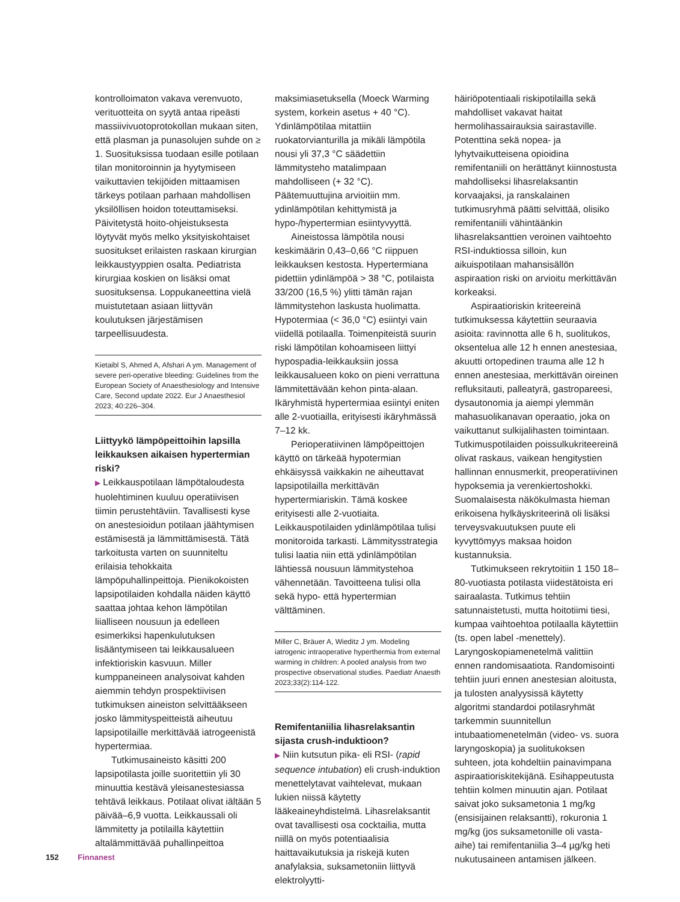kontrolloimaton vakava verenvuoto, verituotteita on syytä antaa ripeästi massiivivuotoprotokollan mukaan siten, että plasman ja punasolujen suhde on ≥ 1. Suosituksissa tuodaan esille potilaan tilan monitoroinnin ja hyytymiseen vaikuttavien tekijöiden mittaamisen tärkeys potilaan parhaan mahdollisen yksilöllisen hoidon toteuttamiseksi. Päivitetystä hoito-ohjeistuksesta löytyvät myös melko yksityiskohtaiset suositukset erilaisten raskaan kirurgian leikkaustyyppien osalta. Pediatrista kirurgiaa koskien on lisäksi omat suosituksensa. Loppukaneettina vielä muistutetaan asiaan liittyvän koulutuksen järjestämisen tarpeellisuudesta.
Kietaibl S, Ahmed A, Afshari A ym. Management of severe peri-operative bleeding: Guidelines from the European Society of Anaesthesiology and Intensive Care, Second update 2022. Eur J Anaesthesiol 2023; 40:226–304.
Liittyykö lämpöpeittoihin lapsilla leikkauksen aikaisen hypertermian riski?
▶ Leikkauspotilaan lämpötaloudesta huolehtiminen kuuluu operatiivisen tiimin perustehtäviin. Tavallisesti kyse on anestesioidun potilaan jäähtymisen estämisestä ja lämmittämisestä. Tätä tarkoitusta varten on suunniteltu erilaisia tehokkaita lämpöpuhallinpeittoja. Pienikokoisten lapsipotilaiden kohdalla näiden käyttö saattaa johtaa kehon lämpötilan liialliseen nousuun ja edelleen esimerkiksi hapenkulutuksen lisääntymiseen tai leikkausalueen infektioriskin kasvuun. Miller kumppaneineen analysoivat kahden aiemmin tehdyn prospektiivisen tutkimuksen aineiston selvittääkseen josko lämmityspeitteistä aiheutuu lapsipotilaille merkittävää iatrogeenistä hypertermiaa.
Tutkimusaineisto käsitti 200 lapsipotilasta joille suoritettiin yli 30 minuuttia kestävä yleisanestesiassa tehtävä leikkaus. Potilaat olivat iältään 5 päivää–6,9 vuotta. Leikkaussali oli lämmitetty ja potilailla käytettiin altalämmittävää puhallinpeittoa
maksimiasetuksella (Moeck Warming system, korkein asetus + 40 °C). Ydinlämpötilaa mitattiin ruokatorvianturilla ja mikäli lämpötila nousi yli 37,3 °C säädettiin lämmitysteho matalimpaan mahdolliseen (+ 32 °C). Päätemuuttujina arvioitiin mm. ydinlämpötilan kehittymistä ja hypo-/hypertermian esiintyvyyttä.
Aineistossa lämpötila nousi keskimäärin 0,43–0,66 °C riippuen leikkauksen kestosta. Hypertermiana pidettiin ydinlämpöä > 38 °C, potilaista 33/200 (16,5 %) ylitti tämän rajan lämmitystehon laskusta huolimatta. Hypotermiaa (< 36,0 °C) esiintyi vain viidellä potilaalla. Toimenpiteistä suurin riski lämpötilan kohoamiseen liittyi hypospadia-leikkauksiin jossa leikkausalueen koko on pieni verrattuna lämmitettävään kehon pinta-alaan. Ikäryhmistä hypertermiaa esiintyi eniten alle 2-vuotiailla, erityisesti ikäryhmässä 7–12 kk.
Perioperatiivinen lämpöpeittojen käyttö on tärkeää hypotermian ehkäisyssä vaikkakin ne aiheuttavat lapsipotilailla merkittävän hypertermiariskin. Tämä koskee erityisesti alle 2-vuotiaita. Leikkauspotilaiden ydinlämpötilaa tulisi monitoroida tarkasti. Lämmitysstrategia tulisi laatia niin että ydinlämpötilan lähtiessä nousuun lämmitystehoa vähennetään. Tavoitteena tulisi olla sekä hypo- että hypertermian välttäminen.
Miller C, Bräuer A, Wieditz J ym. Modeling iatrogenic intraoperative hyperthermia from external warming in children: A pooled analysis from two prospective observational studies. Paediatr Anaesth 2023;33(2):114-122.
Remifentaniilia lihasrelaksantin sijasta crush-induktioon?
▶ Niin kutsutun pika- eli RSI- (rapid sequence intubation) eli crush-induktion menettelytavat vaihtelevat, mukaan lukien niissä käytetty lääkeaineyhdistelmä. Lihasrelaksantit ovat tavallisesti osa cocktailia, mutta niillä on myös potentiaalisia haittavaikutuksia ja riskejä kuten anafylaksia, suksametoniin liittyvä elektrolyytti-
häiriöpotentiaali riskipotilailla sekä mahdolliset vakavat haitat hermolihassairauksia sairastaville. Potenttina sekä nopea- ja lyhytvaikutteisena opioidina remifentaniili on herättänyt kiinnostusta mahdolliseksi lihasrelaksantin korvaajaksi, ja ranskalainen tutkimusryhmä päätti selvittää, olisiko remifentaniili vähintäänkin lihasrelaksanttien veroinen vaihtoehto RSI-induktiossa silloin, kun aikuispotilaan mahansisällön aspiraation riski on arvioitu merkittävän korkeaksi.
Aspiraatioriskin kriteereinä tutkimuksessa käytettiin seuraavia asioita: ravinnotta alle 6 h, suolitukos, oksentelua alle 12 h ennen anestesiaa, akuutti ortopedinen trauma alle 12 h ennen anestesiaa, merkittävän oireinen refluksitauti, palleatyrä, gastropareesi, dysautonomia ja aiempi ylemmän mahasuolikanavan operaatio, joka on vaikuttanut sulkijalihasten toimintaan. Tutkimuspotilaiden poissulkukriteereinä olivat raskaus, vaikean hengitystien hallinnan ennusmerkit, preoperatiivinen hypoksemia ja verenkiertoshokki. Suomalaisesta näkökulmasta hieman erikoisena hylkäyskriteerinä oli lisäksi terveysvakuutuksen puute eli kyvyttömyys maksaa hoidon kustannuksia.
Tutkimukseen rekrytoitiin 1 150 18–80-vuotiasta potilasta viidestätoista eri sairaalasta. Tutkimus tehtiin satunnaistetusti, mutta hoitotiimi tiesi, kumpaa vaihtoehtoa potilaalla käytettiin (ts. open label -menettely). Laryngoskopiamenetelmä valittiin ennen randomisaatiota. Randomisointi tehtiin juuri ennen anestesian aloitusta, ja tulosten analyysissä käytetty algoritmi standardoi potilasryhmät tarkemmin suunnitellun intubaatiomenetelmän (video- vs. suora laryngoskopia) ja suolitukoksen suhteen, jota kohdeltiin painavimpana aspiraatioriskitekijänä. Esihappeutusta tehtiin kolmen minuutin ajan. Potilaat saivat joko suksametonia 1 mg/kg (ensisijainen relaksantti), rokuronia 1 mg/kg (jos suksametonille oli vasta-aihe) tai remifentaniilia 3–4 µg/kg heti nukutusaineen antamisen jälkeen.
152 Finnanest